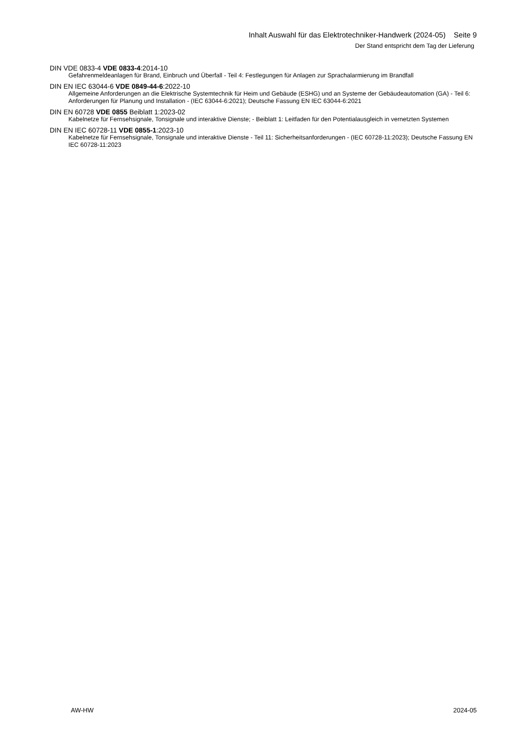Inhalt Auswahl für das Elektrotechniker-Handwerk (2024-05) Seite 9
Der Stand entspricht dem Tag der Lieferung
DIN VDE 0833-4 VDE 0833-4:2014-10
Gefahrenmeldeanlagen für Brand, Einbruch und Überfall - Teil 4: Festlegungen für Anlagen zur Sprachalarmierung im Brandfall
DIN EN IEC 63044-6 VDE 0849-44-6:2022-10
Allgemeine Anforderungen an die Elektrische Systemtechnik für Heim und Gebäude (ESHG) und an Systeme der Gebäudeautomation (GA) - Teil 6: Anforderungen für Planung und Installation - (IEC 63044-6:2021); Deutsche Fassung EN IEC 63044-6:2021
DIN EN 60728 VDE 0855 Beiblatt 1:2023-02
Kabelnetze für Fernsehsignale, Tonsignale und interaktive Dienste; - Beiblatt 1: Leitfaden für den Potentialausgleich in vernetzten Systemen
DIN EN IEC 60728-11 VDE 0855-1:2023-10
Kabelnetze für Fernsehsignale, Tonsignale und interaktive Dienste - Teil 11: Sicherheitsanforderungen - (IEC 60728-11:2023); Deutsche Fassung EN IEC 60728-11:2023
AW-HW 2024-05